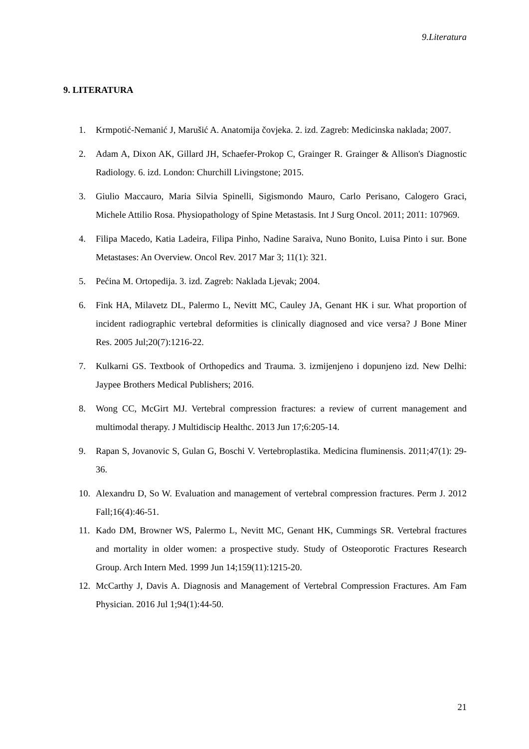9.Literatura
9. LITERATURA
1. Krmpotić-Nemanić J, Marušić A. Anatomija čovjeka. 2. izd. Zagreb: Medicinska naklada; 2007.
2. Adam A, Dixon AK, Gillard JH, Schaefer-Prokop C, Grainger R. Grainger & Allison's Diagnostic Radiology. 6. izd. London: Churchill Livingstone; 2015.
3. Giulio Maccauro, Maria Silvia Spinelli, Sigismondo Mauro, Carlo Perisano, Calogero Graci, Michele Attilio Rosa. Physiopathology of Spine Metastasis. Int J Surg Oncol. 2011; 2011: 107969.
4. Filipa Macedo, Katia Ladeira, Filipa Pinho, Nadine Saraiva, Nuno Bonito, Luisa Pinto i sur. Bone Metastases: An Overview. Oncol Rev. 2017 Mar 3; 11(1): 321.
5. Pećina M. Ortopedija. 3. izd. Zagreb: Naklada Ljevak; 2004.
6. Fink HA, Milavetz DL, Palermo L, Nevitt MC, Cauley JA, Genant HK i sur. What proportion of incident radiographic vertebral deformities is clinically diagnosed and vice versa? J Bone Miner Res. 2005 Jul;20(7):1216-22.
7. Kulkarni GS. Textbook of Orthopedics and Trauma. 3. izmijenjeno i dopunjeno izd. New Delhi: Jaypee Brothers Medical Publishers; 2016.
8. Wong CC, McGirt MJ. Vertebral compression fractures: a review of current management and multimodal therapy. J Multidiscip Healthc. 2013 Jun 17;6:205-14.
9. Rapan S, Jovanovic S, Gulan G, Boschi V. Vertebroplastika. Medicina fluminensis. 2011;47(1): 29-36.
10. Alexandru D, So W. Evaluation and management of vertebral compression fractures. Perm J. 2012 Fall;16(4):46-51.
11. Kado DM, Browner WS, Palermo L, Nevitt MC, Genant HK, Cummings SR. Vertebral fractures and mortality in older women: a prospective study. Study of Osteoporotic Fractures Research Group. Arch Intern Med. 1999 Jun 14;159(11):1215-20.
12. McCarthy J, Davis A. Diagnosis and Management of Vertebral Compression Fractures. Am Fam Physician. 2016 Jul 1;94(1):44-50.
21